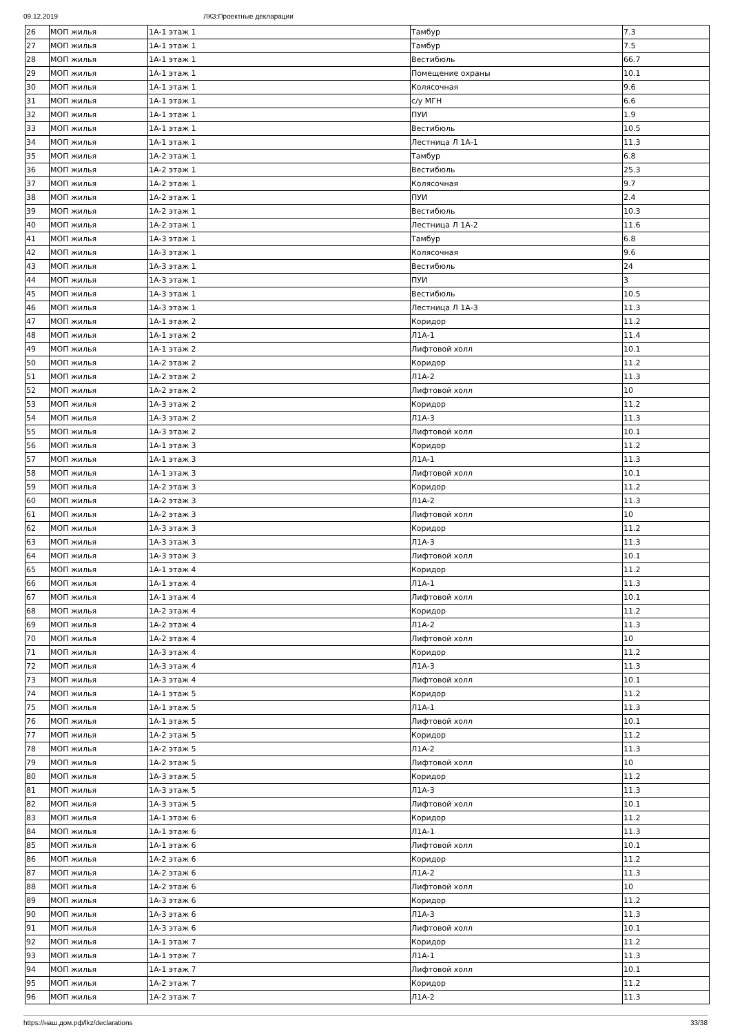09.12.2019 ЛКЗ:Проектные декларации
| 26 | МОП жилья | 1А-1 этаж 1 | Тамбур | 7.3 |
| 27 | МОП жилья | 1А-1 этаж 1 | Тамбур | 7.5 |
| 28 | МОП жилья | 1А-1 этаж 1 | Вестибюль | 66.7 |
| 29 | МОП жилья | 1А-1 этаж 1 | Помещение охраны | 10.1 |
| 30 | МОП жилья | 1А-1 этаж 1 | Колясочная | 9.6 |
| 31 | МОП жилья | 1А-1 этаж 1 | с/у МГН | 6.6 |
| 32 | МОП жилья | 1А-1 этаж 1 | ПУИ | 1.9 |
| 33 | МОП жилья | 1А-1 этаж 1 | Вестибюль | 10.5 |
| 34 | МОП жилья | 1А-1 этаж 1 | Лестница Л 1А-1 | 11.3 |
| 35 | МОП жилья | 1А-2 этаж 1 | Тамбур | 6.8 |
| 36 | МОП жилья | 1А-2 этаж 1 | Вестибюль | 25.3 |
| 37 | МОП жилья | 1А-2 этаж 1 | Колясочная | 9.7 |
| 38 | МОП жилья | 1А-2 этаж 1 | ПУИ | 2.4 |
| 39 | МОП жилья | 1А-2 этаж 1 | Вестибюль | 10.3 |
| 40 | МОП жилья | 1А-2 этаж 1 | Лестница Л 1А-2 | 11.6 |
| 41 | МОП жилья | 1А-3 этаж 1 | Тамбур | 6.8 |
| 42 | МОП жилья | 1А-3 этаж 1 | Колясочная | 9.6 |
| 43 | МОП жилья | 1А-3 этаж 1 | Вестибюль | 24 |
| 44 | МОП жилья | 1А-3 этаж 1 | ПУИ | 3 |
| 45 | МОП жилья | 1А-3 этаж 1 | Вестибюль | 10.5 |
| 46 | МОП жилья | 1А-3 этаж 1 | Лестница Л 1А-3 | 11.3 |
| 47 | МОП жилья | 1А-1 этаж 2 | Коридор | 11.2 |
| 48 | МОП жилья | 1А-1 этаж 2 | Л1А-1 | 11.4 |
| 49 | МОП жилья | 1А-1 этаж 2 | Лифтовой холл | 10.1 |
| 50 | МОП жилья | 1А-2 этаж 2 | Коридор | 11.2 |
| 51 | МОП жилья | 1А-2 этаж 2 | Л1А-2 | 11.3 |
| 52 | МОП жилья | 1А-2 этаж 2 | Лифтовой холл | 10 |
| 53 | МОП жилья | 1А-3 этаж 2 | Коридор | 11.2 |
| 54 | МОП жилья | 1А-3 этаж 2 | Л1А-3 | 11.3 |
| 55 | МОП жилья | 1А-3 этаж 2 | Лифтовой холл | 10.1 |
| 56 | МОП жилья | 1А-1 этаж 3 | Коридор | 11.2 |
| 57 | МОП жилья | 1А-1 этаж 3 | Л1А-1 | 11.3 |
| 58 | МОП жилья | 1А-1 этаж 3 | Лифтовой холл | 10.1 |
| 59 | МОП жилья | 1А-2 этаж 3 | Коридор | 11.2 |
| 60 | МОП жилья | 1А-2 этаж 3 | Л1А-2 | 11.3 |
| 61 | МОП жилья | 1А-2 этаж 3 | Лифтовой холл | 10 |
| 62 | МОП жилья | 1А-3 этаж 3 | Коридор | 11.2 |
| 63 | МОП жилья | 1А-3 этаж 3 | Л1А-3 | 11.3 |
| 64 | МОП жилья | 1А-3 этаж 3 | Лифтовой холл | 10.1 |
| 65 | МОП жилья | 1А-1 этаж 4 | Коридор | 11.2 |
| 66 | МОП жилья | 1А-1 этаж 4 | Л1А-1 | 11.3 |
| 67 | МОП жилья | 1А-1 этаж 4 | Лифтовой холл | 10.1 |
| 68 | МОП жилья | 1А-2 этаж 4 | Коридор | 11.2 |
| 69 | МОП жилья | 1А-2 этаж 4 | Л1А-2 | 11.3 |
| 70 | МОП жилья | 1А-2 этаж 4 | Лифтовой холл | 10 |
| 71 | МОП жилья | 1А-3 этаж 4 | Коридор | 11.2 |
| 72 | МОП жилья | 1А-3 этаж 4 | Л1А-3 | 11.3 |
| 73 | МОП жилья | 1А-3 этаж 4 | Лифтовой холл | 10.1 |
| 74 | МОП жилья | 1А-1 этаж 5 | Коридор | 11.2 |
| 75 | МОП жилья | 1А-1 этаж 5 | Л1А-1 | 11.3 |
| 76 | МОП жилья | 1А-1 этаж 5 | Лифтовой холл | 10.1 |
| 77 | МОП жилья | 1А-2 этаж 5 | Коридор | 11.2 |
| 78 | МОП жилья | 1А-2 этаж 5 | Л1А-2 | 11.3 |
| 79 | МОП жилья | 1А-2 этаж 5 | Лифтовой холл | 10 |
| 80 | МОП жилья | 1А-3 этаж 5 | Коридор | 11.2 |
| 81 | МОП жилья | 1А-3 этаж 5 | Л1А-3 | 11.3 |
| 82 | МОП жилья | 1А-3 этаж 5 | Лифтовой холл | 10.1 |
| 83 | МОП жилья | 1А-1 этаж 6 | Коридор | 11.2 |
| 84 | МОП жилья | 1А-1 этаж 6 | Л1А-1 | 11.3 |
| 85 | МОП жилья | 1А-1 этаж 6 | Лифтовой холл | 10.1 |
| 86 | МОП жилья | 1А-2 этаж 6 | Коридор | 11.2 |
| 87 | МОП жилья | 1А-2 этаж 6 | Л1А-2 | 11.3 |
| 88 | МОП жилья | 1А-2 этаж 6 | Лифтовой холл | 10 |
| 89 | МОП жилья | 1А-3 этаж 6 | Коридор | 11.2 |
| 90 | МОП жилья | 1А-3 этаж 6 | Л1А-3 | 11.3 |
| 91 | МОП жилья | 1А-3 этаж 6 | Лифтовой холл | 10.1 |
| 92 | МОП жилья | 1А-1 этаж 7 | Коридор | 11.2 |
| 93 | МОП жилья | 1А-1 этаж 7 | Л1А-1 | 11.3 |
| 94 | МОП жилья | 1А-1 этаж 7 | Лифтовой холл | 10.1 |
| 95 | МОП жилья | 1А-2 этаж 7 | Коридор | 11.2 |
| 96 | МОП жилья | 1А-2 этаж 7 | Л1А-2 | 11.3 |
https://наш.дом.рф/lkz/declarations 33/38